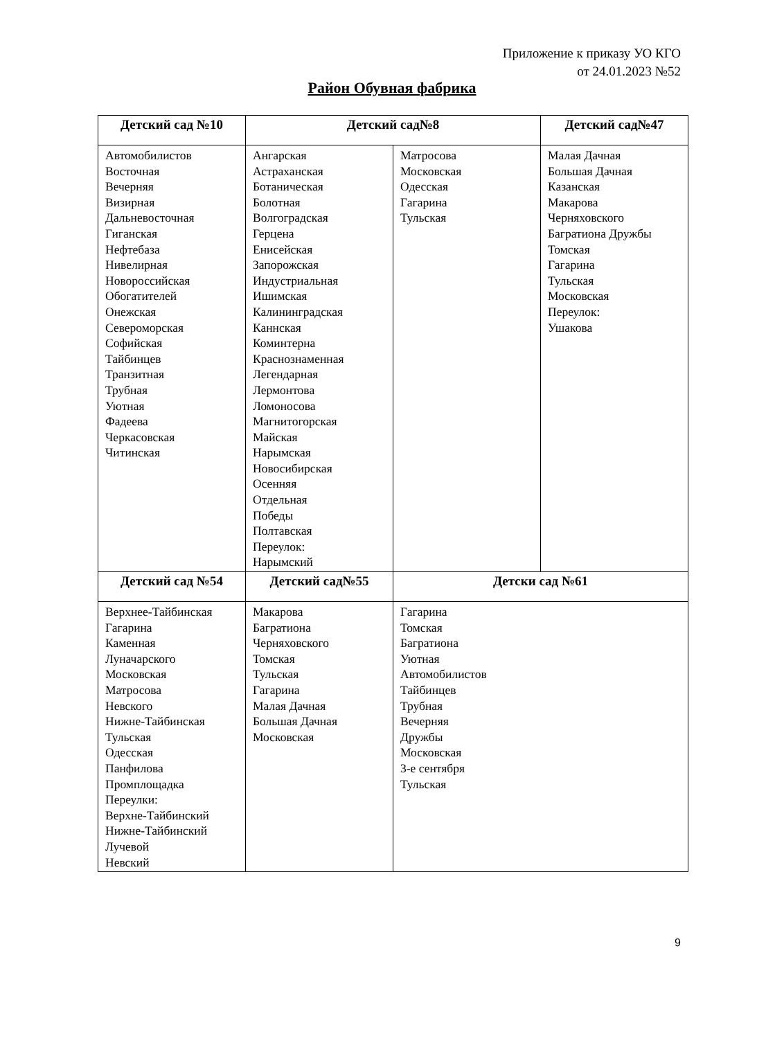Приложение к приказу УО КГО
от 24.01.2023 №52
Район Обувная фабрика
| Детский сад №10 | Детский сад№8 | | Детский сад№47 |
| --- | --- | --- | --- |
| Автомобилистов Восточная Вечерняя Визирная Дальневосточная Гиганская Нефтебаза Нивелирная Новороссийская Обогатителей Онежская Североморская Софийская Тайбинцев Транзитная Трубная Уютная Фадеева Черкасовская Читинская | Ангарская Астраханская Ботаническая Болотная Волгоградская Герцена Енисейская Запорожская Индустриальная Ишимская Калининградская Каннская Коминтерна Краснознаменная Легендарная Лермонтова Ломоносова Магнитогорская Майская Нарымская Новосибирская Осенняя Отдельная Победы Полтавская Переулок: Нарымский | Матросова Московская Одесская Гагарина Тульская | Малая Дачная Большая Дачная Казанская Макарова Черняховского Багратиона Дружбы Томская Гагарина Тульская Московская Переулок: Ушакова |
| Детский сад №54 | Детский сад№55 | Детски сад №61 | |
| Верхнее-Тайбинская Гагарина Каменная Луначарского Московская Матросова Невского Нижне-Тайбинская Тульская Одесская Панфилова Промплощадка Переулки: Верхне-Тайбинский Нижне-Тайбинский Лучевой Невский | Макарова Багратиона Черняховского Томская Тульская Гагарина Малая Дачная Большая Дачная Московская | Гагарина Томская Багратиона Уютная Автомобилистов Тайбинцев Трубная Вечерняя Дружбы Московская 3-е сентября Тульская | |
9